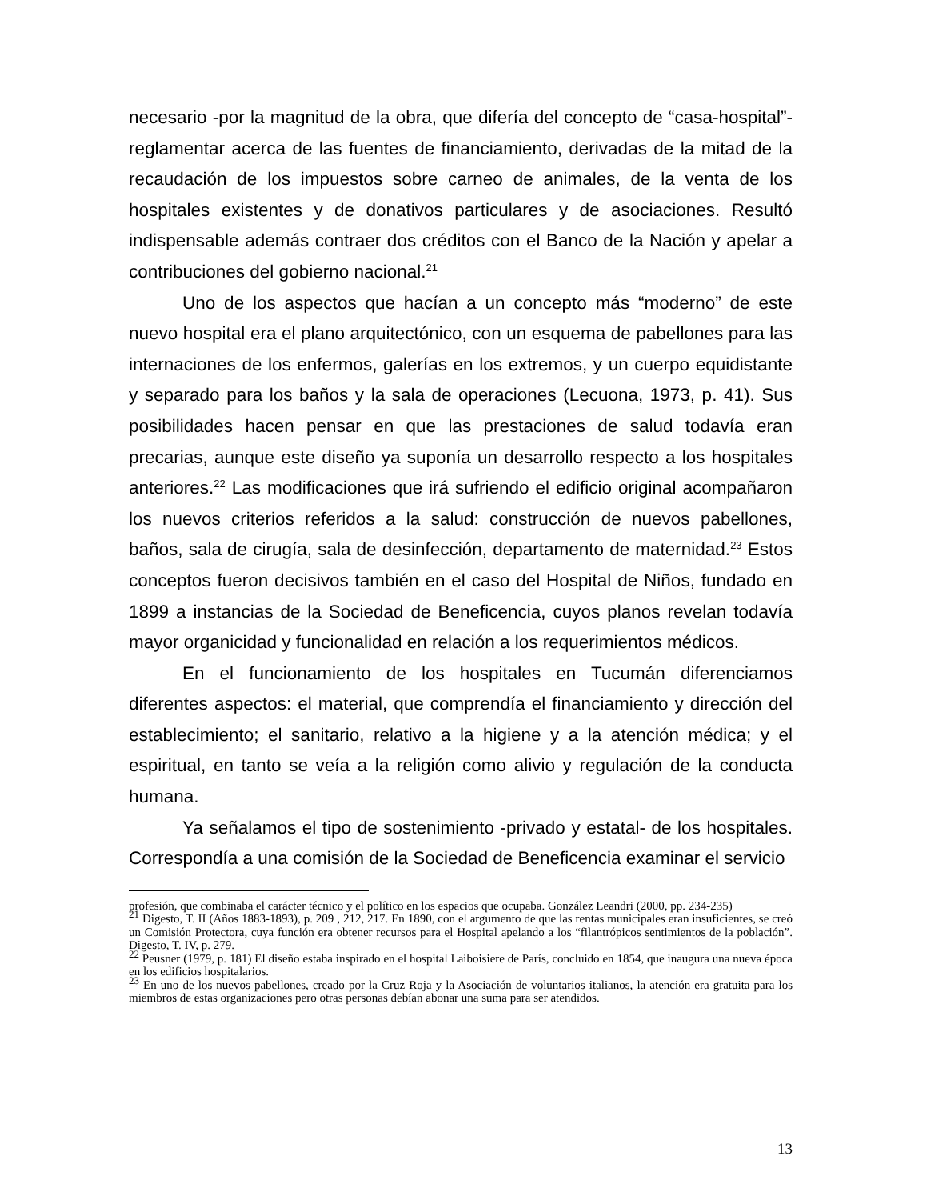necesario -por la magnitud de la obra, que difería del concepto de “casa-hospital”- reglamentar acerca de las fuentes de financiamiento, derivadas de la mitad de la recaudación de los impuestos sobre carneo de animales, de la venta de los hospitales existentes y de donativos particulares y de asociaciones. Resultó indispensable además contraer dos créditos con el Banco de la Nación y apelar a contribuciones del gobierno nacional.<sup>21</sup>
Uno de los aspectos que hacían a un concepto más “moderno” de este nuevo hospital era el plano arquitectónico, con un esquema de pabellones para las internaciones de los enfermos, galerías en los extremos, y un cuerpo equidistante y separado para los baños y la sala de operaciones (Lecuona, 1973, p. 41). Sus posibilidades hacen pensar en que las prestaciones de salud todavía eran precarias, aunque este diseño ya suponía un desarrollo respecto a los hospitales anteriores.<sup>22</sup> Las modificaciones que irá sufriendo el edificio original acompañaron los nuevos criterios referidos a la salud: construcción de nuevos pabellones, baños, sala de cirugía, sala de desinfección, departamento de maternidad.<sup>23</sup> Estos conceptos fueron decisivos también en el caso del Hospital de Niños, fundado en 1899 a instancias de la Sociedad de Beneficencia, cuyos planos revelan todavía mayor organicidad y funcionalidad en relación a los requerimientos médicos.
En el funcionamiento de los hospitales en Tucumán diferenciamos diferentes aspectos: el material, que comprendía el financiamiento y dirección del establecimiento; el sanitario, relativo a la higiene y a la atención médica; y el espiritual, en tanto se veía a la religión como alivio y regulación de la conducta humana.
Ya señalamos el tipo de sostenimiento -privado y estatal- de los hospitales. Correspondía a una comisión de la Sociedad de Beneficencia examinar el servicio
profesión, que combinaba el carácter técnico y el político en los espacios que ocupaba. González Leandri (2000, pp. 234-235)
<sup>21</sup> Digesto, T. II (Años 1883-1893), p. 209 , 212, 217. En 1890, con el argumento de que las rentas municipales eran insuficientes, se creó un Comisión Protectora, cuya función era obtener recursos para el Hospital apelando a los “filantrópicos sentimientos de la población”. Digesto, T. IV, p. 279.
<sup>22</sup> Peusner (1979, p. 181) El diseño estaba inspirado en el hospital Laiboisiere de París, concluido en 1854, que inaugura una nueva época en los edificios hospitalarios.
<sup>23</sup> En uno de los nuevos pabellones, creado por la Cruz Roja y la Asociación de voluntarios italianos, la atención era gratuita para los miembros de estas organizaciones pero otras personas debían abonar una suma para ser atendidos.
13